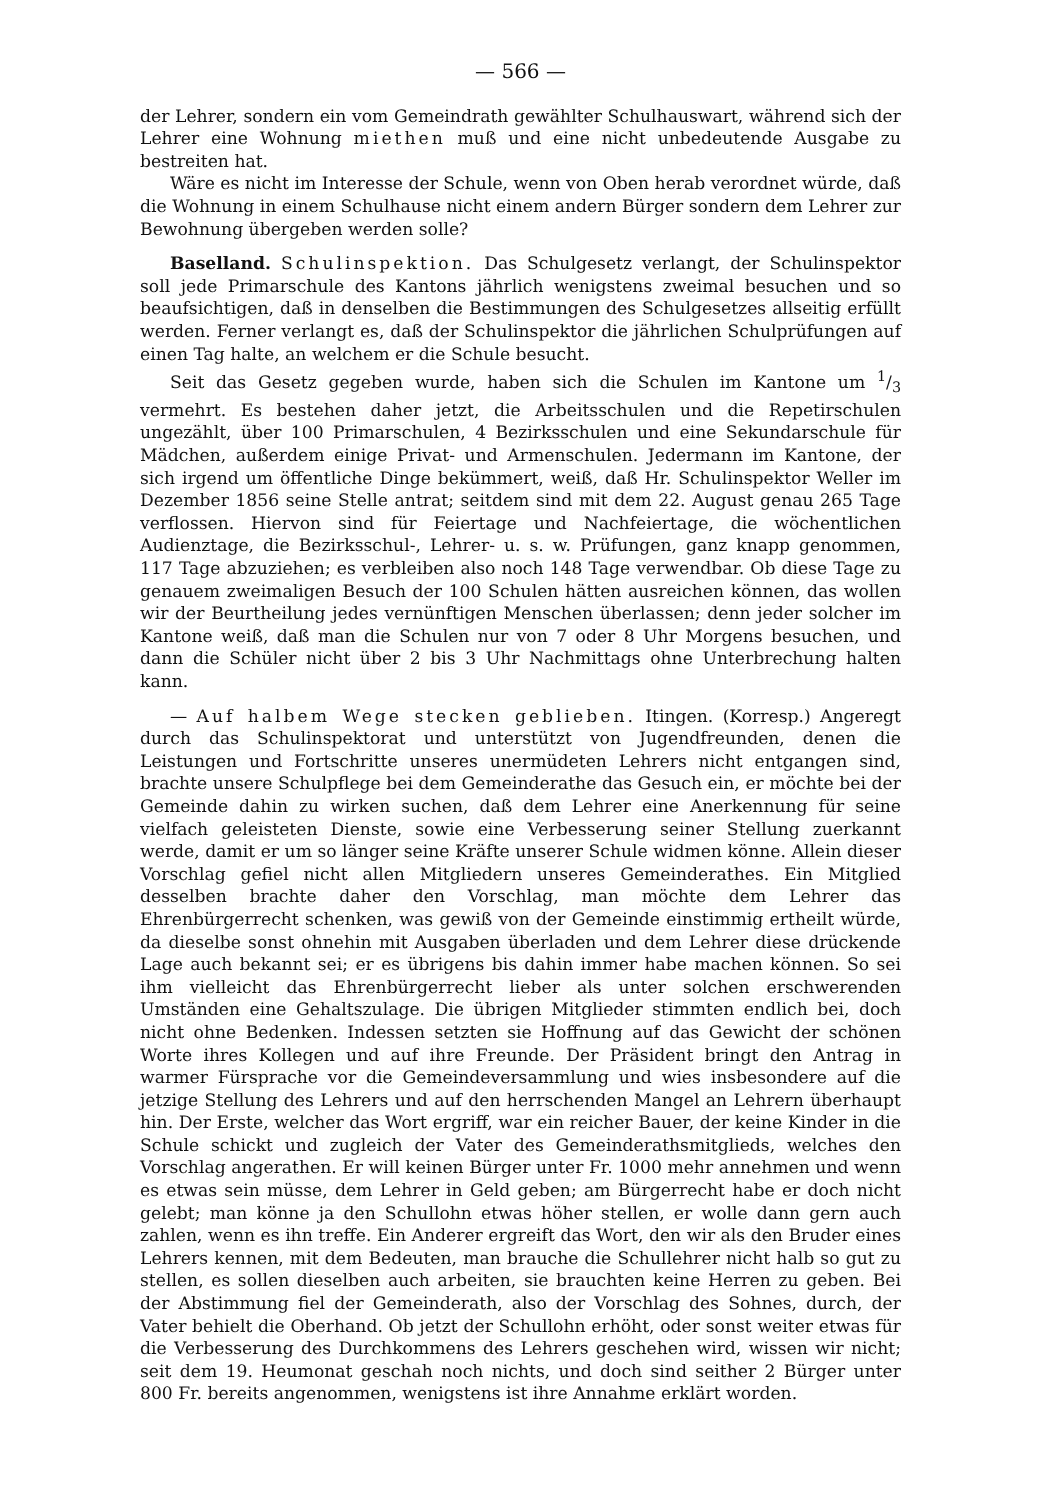— 566 —
der Lehrer, sondern ein vom Gemeindrath gewählter Schulhauswart, während sich der Lehrer eine Wohnung miethen muß und eine nicht unbedeutende Ausgabe zu bestreiten hat.
Wäre es nicht im Interesse der Schule, wenn von Oben herab verordnet würde, daß die Wohnung in einem Schulhause nicht einem andern Bürger sondern dem Lehrer zur Bewohnung übergeben werden solle?
Baselland. Schulinspektion. Das Schulgesetz verlangt, der Schulinspektor soll jede Primarschule des Kantons jährlich wenigstens zweimal besuchen und so beaufsichtigen, daß in denselben die Bestimmungen des Schulgesetzes allseitig erfüllt werden. Ferner verlangt es, daß der Schulinspektor die jährlichen Schulprüfungen auf einen Tag halte, an welchem er die Schule besucht.
Seit das Gesetz gegeben wurde, haben sich die Schulen im Kantone um 1/3 vermehrt. Es bestehen daher jetzt, die Arbeitsschulen und die Repetirschulen ungezählt, über 100 Primarschulen, 4 Bezirksschulen und eine Sekundarschule für Mädchen, außerdem einige Privat- und Armenschulen. Jedermann im Kantone, der sich irgend um öffentliche Dinge bekümmert, weiß, daß Hr. Schulinspektor Weller im Dezember 1856 seine Stelle antrat; seitdem sind mit dem 22. August genau 265 Tage verflossen. Hiervon sind für Feiertage und Nachfeiertage, die wöchentlichen Audienztage, die Bezirksschul-, Lehrer- u. s. w. Prüfungen, ganz knapp genommen, 117 Tage abzuziehen; es verbleiben also noch 148 Tage verwendbar. Ob diese Tage zu genauem zweimaligen Besuch der 100 Schulen hätten ausreichen können, das wollen wir der Beurtheilung jedes vernünftigen Menschen überlassen; denn jeder solcher im Kantone weiß, daß man die Schulen nur von 7 oder 8 Uhr Morgens besuchen, und dann die Schüler nicht über 2 bis 3 Uhr Nachmittags ohne Unterbrechung halten kann.
— Auf halbem Wege stecken geblieben. Itingen. (Korresp.) Angeregt durch das Schulinspektorat und unterstützt von Jugendfreunden, denen die Leistungen und Fortschritte unseres unermüdeten Lehrers nicht entgangen sind, brachte unsere Schulpflege bei dem Gemeinderathe das Gesuch ein, er möchte bei der Gemeinde dahin zu wirken suchen, daß dem Lehrer eine Anerkennung für seine vielfach geleisteten Dienste, sowie eine Verbesserung seiner Stellung zuerkannt werde, damit er um so länger seine Kräfte unserer Schule widmen könne. Allein dieser Vorschlag gefiel nicht allen Mitgliedern unseres Gemeinderathes. Ein Mitglied desselben brachte daher den Vorschlag, man möchte dem Lehrer das Ehrenbürgerrecht schenken, was gewiß von der Gemeinde einstimmig ertheilt würde, da dieselbe sonst ohnehin mit Ausgaben überladen und dem Lehrer diese drückende Lage auch bekannt sei; er es übrigens bis dahin immer habe machen können. So sei ihm vielleicht das Ehrenbürgerrecht lieber als unter solchen erschwerenden Umständen eine Gehaltszulage. Die übrigen Mitglieder stimmten endlich bei, doch nicht ohne Bedenken. Indessen setzten sie Hoffnung auf das Gewicht der schönen Worte ihres Kollegen und auf ihre Freunde. Der Präsident bringt den Antrag in warmer Fürsprache vor die Gemeindeversammlung und wies insbesondere auf die jetzige Stellung des Lehrers und auf den herrschenden Mangel an Lehrern überhaupt hin. Der Erste, welcher das Wort ergriff, war ein reicher Bauer, der keine Kinder in die Schule schickt und zugleich der Vater des Gemeinderathsmitglieds, welches den Vorschlag angerathen. Er will keinen Bürger unter Fr. 1000 mehr annehmen und wenn es etwas sein müsse, dem Lehrer in Geld geben; am Bürgerrecht habe er doch nicht gelebt; man könne ja den Schullohn etwas höher stellen, er wolle dann gern auch zahlen, wenn es ihn treffe. Ein Anderer ergreift das Wort, den wir als den Bruder eines Lehrers kennen, mit dem Bedeuten, man brauche die Schullehrer nicht halb so gut zu stellen, es sollen dieselben auch arbeiten, sie brauchten keine Herren zu geben. Bei der Abstimmung fiel der Gemeinderath, also der Vorschlag des Sohnes, durch, der Vater behielt die Oberhand. Ob jetzt der Schullohn erhöht, oder sonst weiter etwas für die Verbesserung des Durchkommens des Lehrers geschehen wird, wissen wir nicht; seit dem 19. Heumonat geschah noch nichts, und doch sind seither 2 Bürger unter 800 Fr. bereits angenommen, wenigstens ist ihre Annahme erklärt worden.